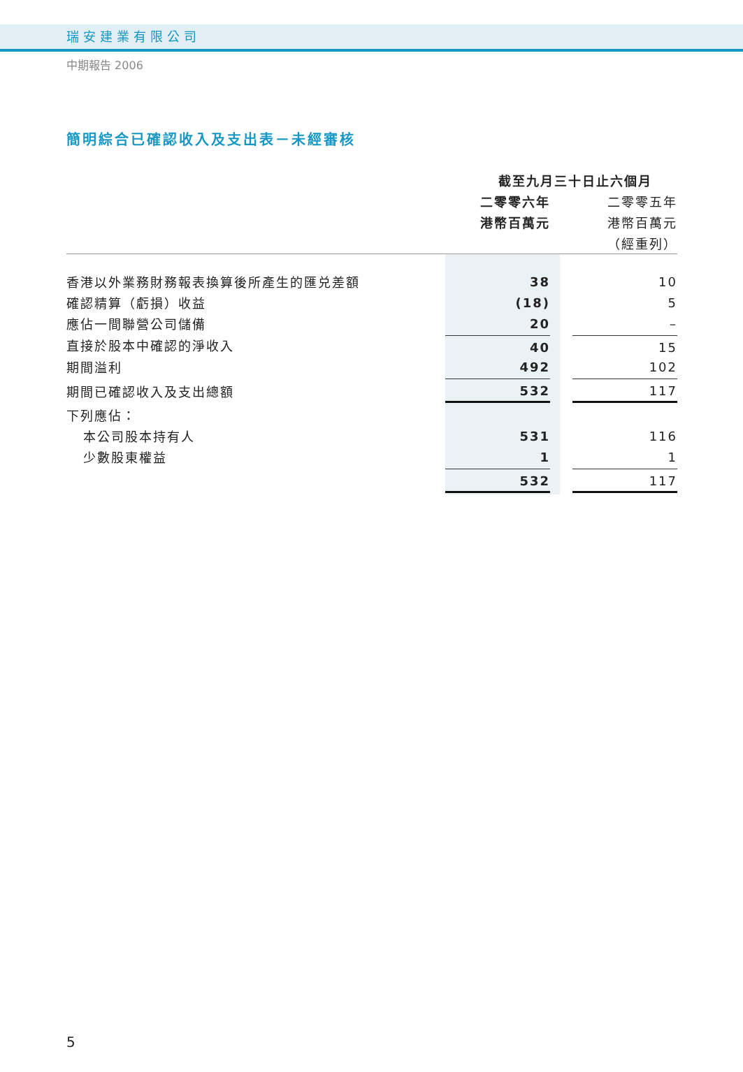瑞安建業有限公司
中期報告 2006
簡明綜合已確認收入及支出表－未經審核
| | 截至九月三十日止六個月 | | |
| | 二零零六年 | | 二零零五年 |
| | 港幣百萬元 | | 港幣百萬元 |
| | | | （經重列） |
| 香港以外業務財務報表換算後所產生的匯兑差額 | 38 | | 10 |
| 確認精算（虧損）收益 | (18) | | 5 |
| 應佔一間聯營公司儲備 | 20 | | – |
| 直接於股本中確認的淨收入 | 40 | | 15 |
| 期間溢利 | 492 | | 102 |
| 期間已確認收入及支出總額 | 532 | | 117 |
| 下列應佔： | | | |
| 本公司股本持有人 | 531 | | 116 |
| 少數股東權益 | 1 | | 1 |
| | 532 | | 117 |
5